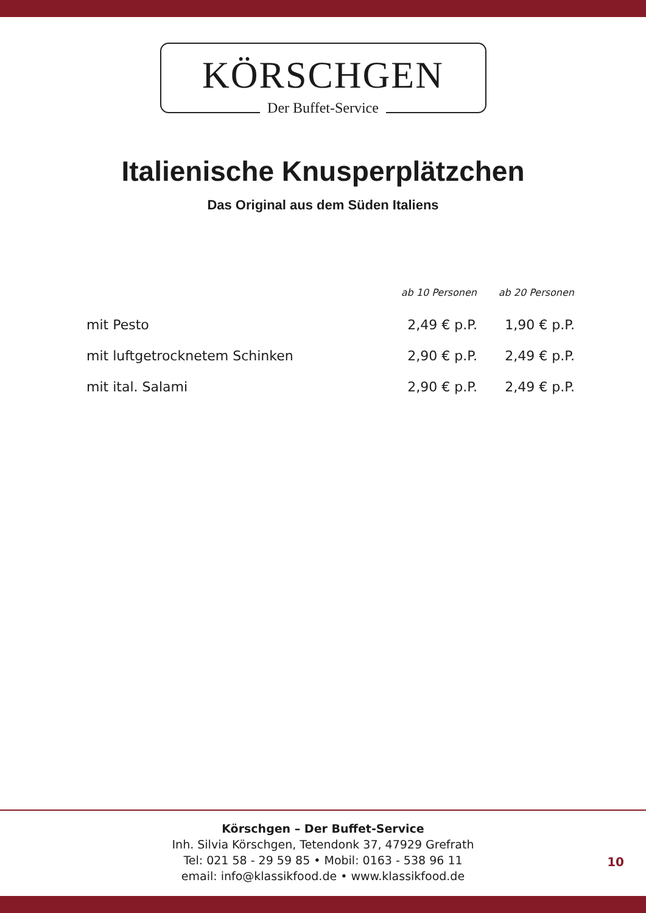KÖRSCHGEN
Der Buffet-Service
Italienische Knusperplätzchen
Das Original aus dem Süden Italiens
| | ab 10 Personen | ab 20 Personen |
| --- | --- | --- |
| mit Pesto | 2,49 € p.P. | 1,90 € p.P. |
| mit luftgetrocknetem Schinken | 2,90 € p.P. | 2,49 € p.P. |
| mit ital. Salami | 2,90 € p.P. | 2,49 € p.P. |
Körschgen – Der Buffet-Service
Inh. Silvia Körschgen, Tetendonk 37, 47929 Grefrath
Tel: 021 58 - 29 59 85 • Mobil: 0163 - 538 96 11
email: info@klassikfood.de • www.klassikfood.de
10